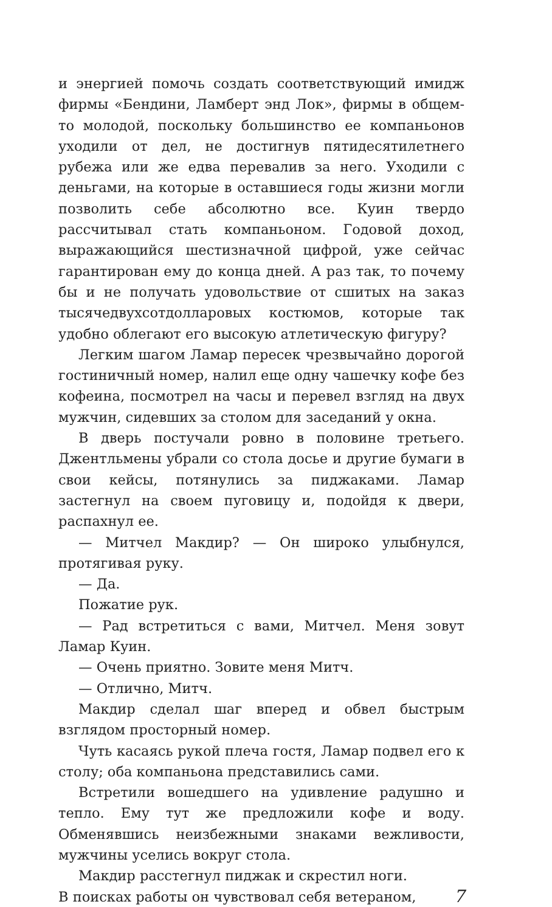и энергией помочь создать соответствующий имидж фирмы «Бендини, Ламберт энд Лок», фирмы в общем-то молодой, поскольку большинство ее компаньонов уходили от дел, не достигнув пятидесятилетнего рубежа или же едва перевалив за него. Уходили с деньгами, на которые в оставшиеся годы жизни могли позволить себе абсолютно все. Куин твердо рассчитывал стать компаньоном. Годовой доход, выражающийся шестизначной цифрой, уже сейчас гарантирован ему до конца дней. А раз так, то почему бы и не получать удовольствие от сшитых на заказ тысячедвухсотдолларовых костюмов, которые так удобно облегают его высокую атлетическую фигуру?
Легким шагом Ламар пересек чрезвычайно дорогой гостиничный номер, налил еще одну чашечку кофе без кофеина, посмотрел на часы и перевел взгляд на двух мужчин, сидевших за столом для заседаний у окна.
В дверь постучали ровно в половине третьего. Джентльмены убрали со стола досье и другие бумаги в свои кейсы, потянулись за пиджаками. Ламар застегнул на своем пуговицу и, подойдя к двери, распахнул ее.
— Митчел Макдир? — Он широко улыбнулся, протягивая руку.
— Да.
Пожатие рук.
— Рад встретиться с вами, Митчел. Меня зовут Ламар Куин.
— Очень приятно. Зовите меня Митч.
— Отлично, Митч.
Макдир сделал шаг вперед и обвел быстрым взглядом просторный номер.
Чуть касаясь рукой плеча гостя, Ламар подвел его к столу; оба компаньона представились сами.
Встретили вошедшего на удивление радушно и тепло. Ему тут же предложили кофе и воду. Обменявшись неизбежными знаками вежливости, мужчины уселись вокруг стола.
Макдир расстегнул пиджак и скрестил ноги.
В поисках работы он чувствовал себя ветераном, 7